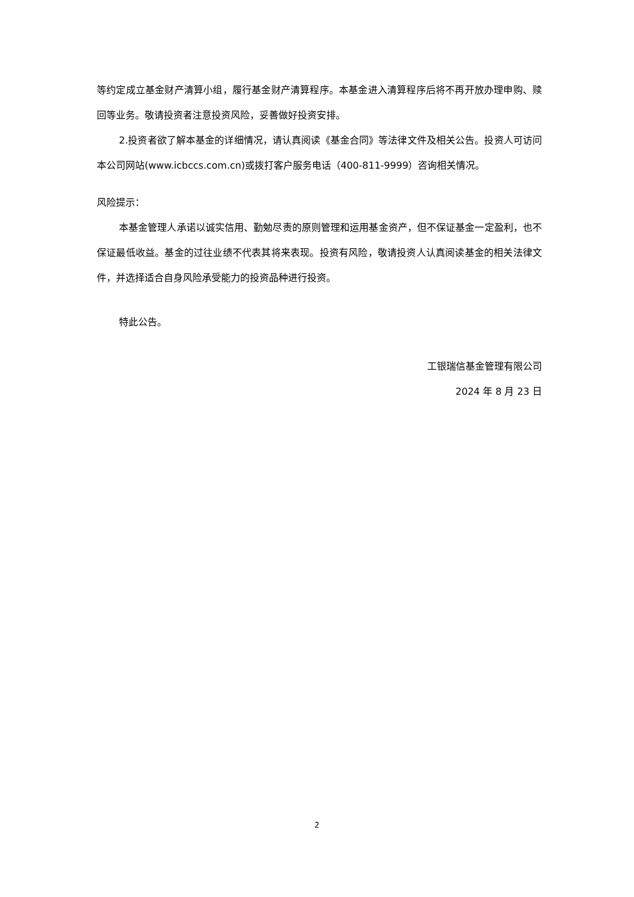等约定成立基金财产清算小组，履行基金财产清算程序。本基金进入清算程序后将不再开放办理申购、赎回等业务。敬请投资者注意投资风险，妥善做好投资安排。
2.投资者欲了解本基金的详细情况，请认真阅读《基金合同》等法律文件及相关公告。投资人可访问本公司网站(www.icbccs.com.cn)或拨打客户服务电话（400-811-9999）咨询相关情况。
风险提示：
本基金管理人承诺以诚实信用、勤勉尽责的原则管理和运用基金资产，但不保证基金一定盈利，也不保证最低收益。基金的过往业绩不代表其将来表现。投资有风险，敬请投资人认真阅读基金的相关法律文件，并选择适合自身风险承受能力的投资品种进行投资。
特此公告。
工银瑞信基金管理有限公司
2024 年 8 月 23 日
2